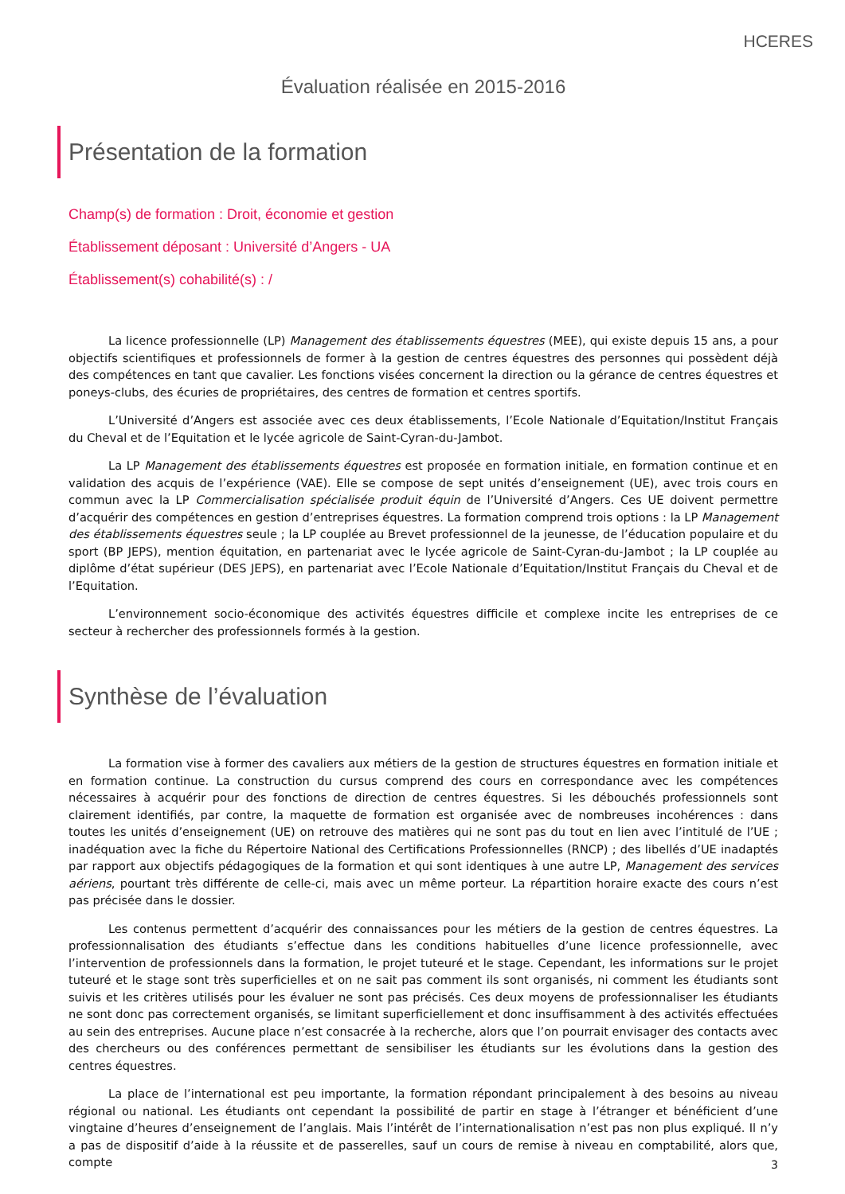HCERES
Évaluation réalisée en 2015-2016
Présentation de la formation
Champ(s) de formation : Droit, économie et gestion
Établissement déposant : Université d’Angers - UA
Établissement(s) cohabilité(s) : /
La licence professionnelle (LP) Management des établissements équestres (MEE), qui existe depuis 15 ans, a pour objectifs scientifiques et professionnels de former à la gestion de centres équestres des personnes qui possèdent déjà des compétences en tant que cavalier. Les fonctions visées concernent la direction ou la gérance de centres équestres et poneys-clubs, des écuries de propriétaires, des centres de formation et centres sportifs.
L’Université d’Angers est associée avec ces deux établissements, l’Ecole Nationale d’Equitation/Institut Français du Cheval et de l’Equitation et le lycée agricole de Saint-Cyran-du-Jambot.
La LP Management des établissements équestres est proposée en formation initiale, en formation continue et en validation des acquis de l’expérience (VAE). Elle se compose de sept unités d’enseignement (UE), avec trois cours en commun avec la LP Commercialisation spécialisée produit équin de l’Université d’Angers. Ces UE doivent permettre d’acquérir des compétences en gestion d’entreprises équestres. La formation comprend trois options : la LP Management des établissements équestres seule ; la LP couplée au Brevet professionnel de la jeunesse, de l’éducation populaire et du sport (BP JEPS), mention équitation, en partenariat avec le lycée agricole de Saint-Cyran-du-Jambot ; la LP couplée au diplôme d’état supérieur (DES JEPS), en partenariat avec l’Ecole Nationale d’Equitation/Institut Français du Cheval et de l’Equitation.
L’environnement socio-économique des activités équestres difficile et complexe incite les entreprises de ce secteur à rechercher des professionnels formés à la gestion.
Synthèse de l’évaluation
La formation vise à former des cavaliers aux métiers de la gestion de structures équestres en formation initiale et en formation continue. La construction du cursus comprend des cours en correspondance avec les compétences nécessaires à acquérir pour des fonctions de direction de centres équestres. Si les débouchés professionnels sont clairement identifiés, par contre, la maquette de formation est organisée avec de nombreuses incohérences : dans toutes les unités d’enseignement (UE) on retrouve des matières qui ne sont pas du tout en lien avec l’intitulé de l’UE ; inadéquation avec la fiche du Répertoire National des Certifications Professionnelles (RNCP) ; des libellés d’UE inadaptés par rapport aux objectifs pédagogiques de la formation et qui sont identiques à une autre LP, Management des services aériens, pourtant très différente de celle-ci, mais avec un même porteur. La répartition horaire exacte des cours n’est pas précisée dans le dossier.
Les contenus permettent d’acquérir des connaissances pour les métiers de la gestion de centres équestres. La professionnalisation des étudiants s’effectue dans les conditions habituelles d’une licence professionnelle, avec l’intervention de professionnels dans la formation, le projet tuteuré et le stage. Cependant, les informations sur le projet tuteuré et le stage sont très superficielles et on ne sait pas comment ils sont organisés, ni comment les étudiants sont suivis et les critères utilisés pour les évaluer ne sont pas précisés. Ces deux moyens de professionnaliser les étudiants ne sont donc pas correctement organisés, se limitant superficiellement et donc insuffisamment à des activités effectuées au sein des entreprises. Aucune place n’est consacrée à la recherche, alors que l’on pourrait envisager des contacts avec des chercheurs ou des conférences permettant de sensibiliser les étudiants sur les évolutions dans la gestion des centres équestres.
La place de l’international est peu importante, la formation répondant principalement à des besoins au niveau régional ou national. Les étudiants ont cependant la possibilité de partir en stage à l’étranger et bénéficient d’une vingtaine d’heures d’enseignement de l’anglais. Mais l’intérêt de l’internationalisation n’est pas non plus expliqué. Il n’y a pas de dispositif d’aide à la réussite et de passerelles, sauf un cours de remise à niveau en comptabilité, alors que, compte
3